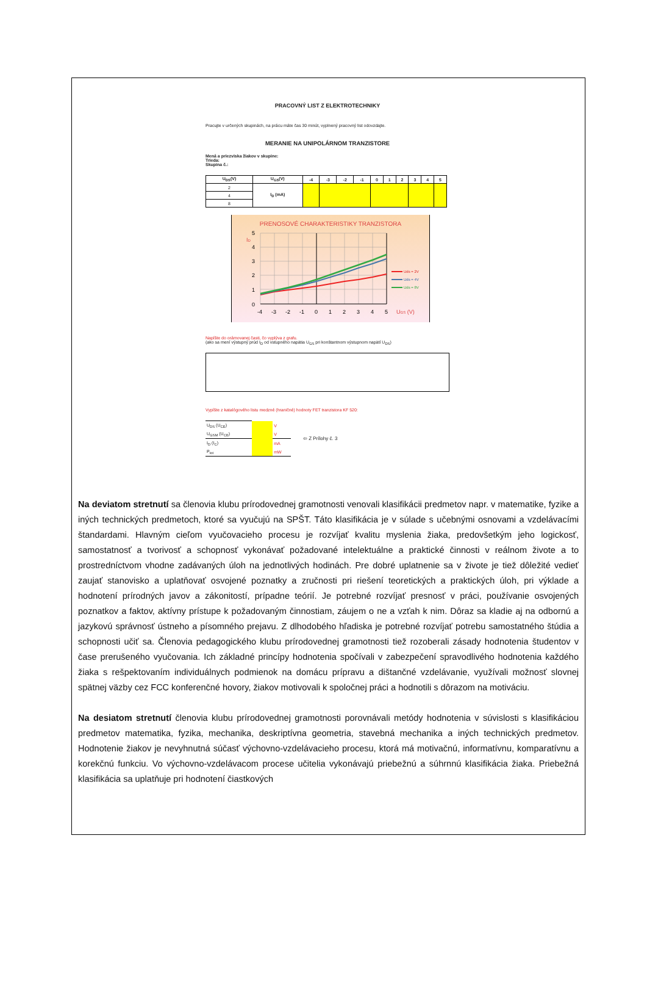PRACOVNÝ LIST Z ELEKTROTECHNIKY
Pracujte v určených skupinách, na prácu máte čas 30 minút, vyplnený pracovný list odovzdajte.
MERANIE NA UNIPOLÁRNOM TRANZISTORE
Mená a priezviska žiakov v skupine:
Trieda:
Skupina č.:
| U<sub>DS</sub>(V) | U<sub>GS</sub>(V) | -4 | -3 | -2 | -1 | 0 | 1 | 2 | 3 | 4 | 5 |
| --- | --- | --- | --- | --- | --- | --- | --- | --- | --- | --- | --- |
| 2 | I<sub>D</sub> (mA) | | | | | | | | | | |
| 4 | | | | | | | | | | | |
| 8 | | | | | | | | | | | |
PRENOSOVÉ CHARAKTERISTIKY TRANZISTORA
0
1
2
3
4
5
ID
-4
-3
-2
-1
0
1
2
3
4
5
UGS (V)
Uds = 2V
Uds = 4V
Uds = 8V
Napíšte do orámovanej časti, čo vyplýva z grafu.
(ako sa mení výstupný prúd I<sub>D</sub> od vstupného napätia U<sub>GS</sub> pri konštantnom výstupnom napätí U<sub>DS</sub>)
Vypíšte z katalógového listu medzné (hraničné) hodnoty FET tranzistora KF 520:
| U<sub>DS</sub> (U<sub>CE</sub>) | | V |
| U<sub>GSM</sub> (U<sub>CE</sub>) | | V |
| I<sub>D</sub> (I<sub>C</sub>) | | mA |
| P<sub>tot</sub> | | mW |
⇦ Z Prílohy č. 3
Na deviatom stretnutí sa členovia klubu prírodovednej gramotnosti venovali klasifikácii predmetov napr. v matematike, fyzike a iných technických predmetoch, ktoré sa vyučujú na SPŠT. Táto klasifikácia je v súlade s učebnými osnovami a vzdelávacími štandardami. Hlavným cieľom vyučovacieho procesu je rozvíjať kvalitu myslenia žiaka, predovšetkým jeho logickosť, samostatnosť a tvorivosť a schopnosť vykonávať požadované intelektuálne a praktické činnosti v reálnom živote a to prostredníctvom vhodne zadávaných úloh na jednotlivých hodinách. Pre dobré uplatnenie sa v živote je tiež dôležité vedieť zaujať stanovisko a uplatňovať osvojené poznatky a zručnosti pri riešení teoretických a praktických úloh, pri výklade a hodnotení prírodných javov a zákonitostí, prípadne teórií. Je potrebné rozvíjať presnosť v práci, používanie osvojených poznatkov a faktov, aktívny prístupe k požadovaným činnostiam, záujem o ne a vzťah k nim. Dôraz sa kladie aj na odbornú a jazykovú správnosť ústneho a písomného prejavu. Z dlhodobého hľadiska je potrebné rozvíjať potrebu samostatného štúdia a schopnosti učiť sa. Členovia pedagogického klubu prírodovednej gramotnosti tiež rozoberali zásady hodnotenia študentov v čase prerušeného vyučovania. Ich základné princípy hodnotenia spočívali v zabezpečení spravodlivého hodnotenia každého žiaka s rešpektovaním individuálnych podmienok na domácu prípravu a dištančné vzdelávanie, využívali možnosť slovnej spätnej väzby cez FCC konferenčné hovory, žiakov motivovali k spoločnej práci a hodnotili s dôrazom na motiváciu.
Na desiatom stretnutí členovia klubu prírodovednej gramotnosti porovnávali metódy hodnotenia v súvislosti s klasifikáciou predmetov matematika, fyzika, mechanika, deskriptívna geometria, stavebná mechanika a iných technických predmetov. Hodnotenie žiakov je nevyhnutná súčasť výchovno-vzdelávacieho procesu, ktorá má motivačnú, informatívnu, komparatívnu a korekčnú funkciu. Vo výchovno-vzdelávacom procese učitelia vykonávajú priebežnú a súhrnnú klasifikácia žiaka. Priebežná klasifikácia sa uplatňuje pri hodnotení čiastkových